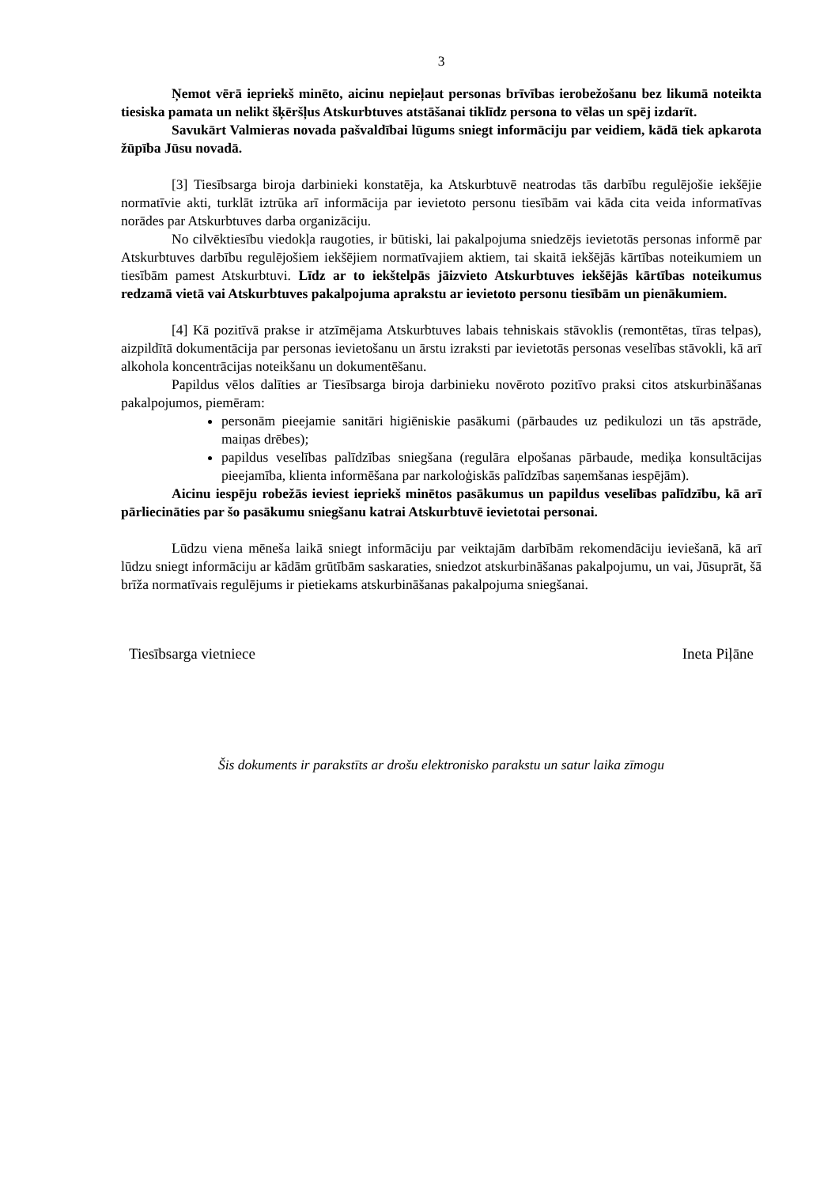3
Ņemot vērā iepriekš minēto, aicinu nepieļaut personas brīvības ierobežošanu bez likumā noteikta tiesiska pamata un nelikt šķēršļus Atskurbtuves atstāšanai tiklīdz persona to vēlas un spēj izdarīt.
Savukārt Valmieras novada pašvaldībai lūgums sniegt informāciju par veidiem, kādā tiek apkarota žūpība Jūsu novadā.
[3] Tiesībsarga biroja darbinieki konstatēja, ka Atskurbtuvē neatrodas tās darbību regulējošie iekšējie normatīvie akti, turklāt iztrūka arī informācija par ievietoto personu tiesībām vai kāda cita veida informatīvas norādes par Atskurbtuves darba organizāciju.
No cilvēktiesību viedokļa raugoties, ir būtiski, lai pakalpojuma sniedzējs ievietotās personas informē par Atskurbtuves darbību regulējošiem iekšējiem normatīvajiem aktiem, tai skaitā iekšējās kārtības noteikumiem un tiesībām pamest Atskurbtuvi. Līdz ar to iekštelpās jāizvieto Atskurbtuves iekšējās kārtības noteikumus redzamā vietā vai Atskurbtuves pakalpojuma aprakstu ar ievietoto personu tiesībām un pienākumiem.
[4] Kā pozitīvā prakse ir atzīmējama Atskurbtuves labais tehniskais stāvoklis (remontētas, tīras telpas), aizpildītā dokumentācija par personas ievietošanu un ārstu izraksti par ievietotās personas veselības stāvokli, kā arī alkohola koncentrācijas noteikšanu un dokumentēšanu.
Papildus vēlos dalīties ar Tiesībsarga biroja darbinieku novēroto pozitīvo praksi citos atskurbināšanas pakalpojumos, piemēram:
personām pieejamie sanitāri higiēniskie pasākumi (pārbaudes uz pedikulozi un tās apstrāde, maiņas drēbes);
papildus veselības palīdzības sniegšana (regulāra elpošanas pārbaude, mediķa konsultācijas pieejamība, klienta informēšana par narkoloģiskās palīdzības saņemšanas iespējām).
Aicinu iespēju robežās ieviest iepriekš minētos pasākumus un papildus veselības palīdzību, kā arī pārliecināties par šo pasākumu sniegšanu katrai Atskurbtuvē ievietotai personai.
Lūdzu viena mēneša laikā sniegt informāciju par veiktajām darbībām rekomendāciju ieviešanā, kā arī lūdzu sniegt informāciju ar kādām grūtībām saskaraties, sniedzot atskurbināšanas pakalpojumu, un vai, Jūsuprāt, šā brīža normatīvais regulējums ir pietiekams atskurbināšanas pakalpojuma sniegšanai.
Tiesībsarga vietniece Ineta Piļāne
Šis dokuments ir parakstīts ar drošu elektronisko parakstu un satur laika zīmogu